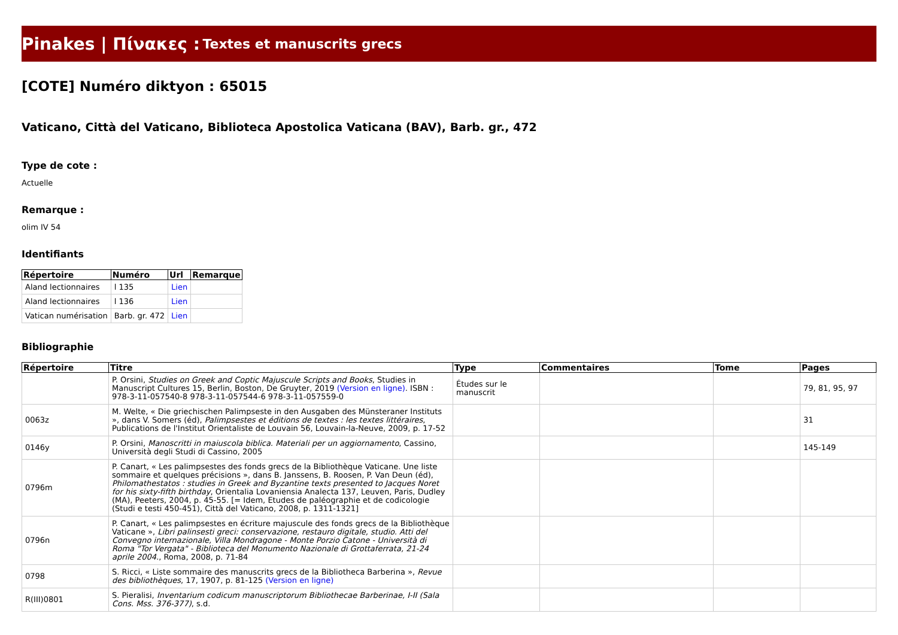Pinakes | Πίνακες : Textes et manuscrits grecs
[COTE] Numéro diktyon : 65015
Vaticano, Città del Vaticano, Biblioteca Apostolica Vaticana (BAV), Barb. gr., 472
Type de cote :
Actuelle
Remarque :
olim IV 54
Identifiants
| Répertoire | Numéro | Url | Remarque |
| --- | --- | --- | --- |
| Aland lectionnaires | l 135 | Lien | |
| Aland lectionnaires | l 136 | Lien | |
| Vatican numérisation | Barb. gr. 472 | Lien | |
Bibliographie
| Répertoire | Titre | Type | Commentaires | Tome | Pages |
| --- | --- | --- | --- | --- | --- |
| | P. Orsini, Studies on Greek and Coptic Majuscule Scripts and Books , Studies in Manuscript Cultures 15, Berlin, Boston, De Gruyter, 2019 (Version en ligne) . ISBN : 978-3-11-057540-8 978-3-11-057544-6 978-3-11-057559-0 | Études sur le manuscrit | | | 79, 81, 95, 97 |
| 0063z | M. Welte, « Die griechischen Palimpseste in den Ausgaben des Münsteraner Instituts », dans V. Somers (éd), Palimpsestes et éditions de textes : les textes littéraires , Publications de l'Institut Orientaliste de Louvain 56, Louvain-la-Neuve, 2009, p. 17-52 | | | | 31 |
| 0146y | P. Orsini, Manoscritti in maiuscola biblica. Materiali per un aggiornamento , Cassino, Università degli Studi di Cassino, 2005 | | | | 145-149 |
| 0796m | P. Canart, « Les palimpsestes des fonds grecs de la Bibliothèque Vaticane. Une liste sommaire et quelques précisions », dans B. Janssens, B. Roosen, P. Van Deun (éd), Philomathestatos : studies in Greek and Byzantine texts presented to Jacques Noret for his sixty-fifth birthday , Orientalia Lovaniensia Analecta 137, Leuven, Paris, Dudley (MA), Peeters, 2004, p. 45-55. [= Idem, Etudes de paléographie et de codicologie (Studi e testi 450-451), Città del Vaticano, 2008, p. 1311-1321] | | | | |
| 0796n | P. Canart, « Les palimpsestes en écriture majuscule des fonds grecs de la Bibliothèque Vaticane », Libri palinsesti greci: conservazione, restauro digitale, studio. Atti del Convegno internazionale, Villa Mondragone - Monte Porzio Catone - Università di Roma "Tor Vergata" - Biblioteca del Monumento Nazionale di Grottaferrata, 21-24 aprile 2004. , Roma, 2008, p. 71-84 | | | | |
| 0798 | S. Ricci, « Liste sommaire des manuscrits grecs de la Bibliotheca Barberina », Revue des bibliothèques , 17, 1907, p. 81-125 (Version en ligne) | | | | |
| R(III)0801 | S. Pieralisi, Inventarium codicum manuscriptorum Bibliothecae Barberinae, I-II (Sala Cons. Mss. 376-377) , s.d. | | | | |